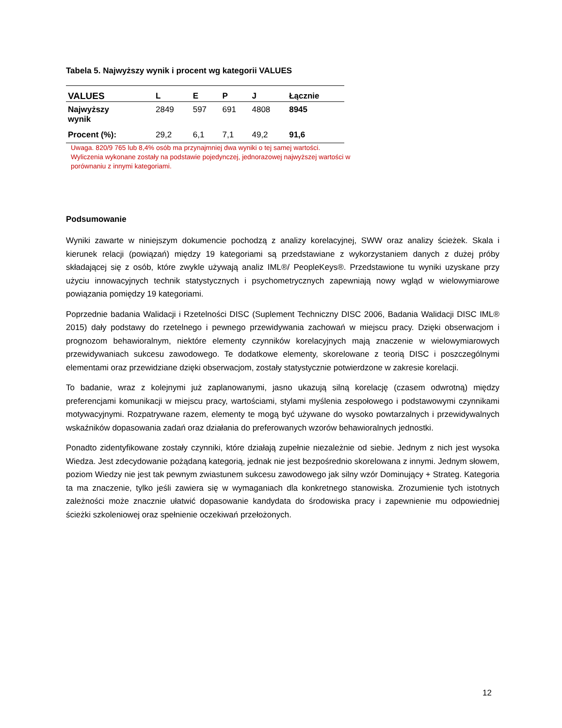Tabela 5. Najwyższy wynik i procent wg kategorii VALUES
| VALUES | L | E | P | J | Łącznie |
| --- | --- | --- | --- | --- | --- |
| Najwyższy wynik | 2849 | 597 | 691 | 4808 | 8945 |
| Procent (%): | 29,2 | 6,1 | 7,1 | 49,2 | 91,6 |
Uwaga. 820/9 765 lub 8,4% osób ma przynajmniej dwa wyniki o tej samej wartości.
Wyliczenia wykonane zostały na podstawie pojedynczej, jednorazowej najwyższej wartości w porównaniu z innymi kategoriami.
Podsumowanie
Wyniki zawarte w niniejszym dokumencie pochodzą z analizy korelacyjnej, SWW oraz analizy ścieżek. Skala i kierunek relacji (powiązań) między 19 kategoriami są przedstawiane z wykorzystaniem danych z dużej próby składającej się z osób, które zwykle używają analiz IML®/ PeopleKeys®. Przedstawione tu wyniki uzyskane przy użyciu innowacyjnych technik statystycznych i psychometrycznych zapewniają nowy wgląd w wielowymiarowe powiązania pomiędzy 19 kategoriami.
Poprzednie badania Walidacji i Rzetelności DISC (Suplement Techniczny DISC 2006, Badania Walidacji DISC IML® 2015) dały podstawy do rzetelnego i pewnego przewidywania zachowań w miejscu pracy. Dzięki obserwacjom i prognozom behawioralnym, niektóre elementy czynników korelacyjnych mają znaczenie w wielowymiarowych przewidywaniach sukcesu zawodowego. Te dodatkowe elementy, skorelowane z teorią DISC i poszczególnymi elementami oraz przewidziane dzięki obserwacjom, zostały statystycznie potwierdzone w zakresie korelacji.
To badanie, wraz z kolejnymi już zaplanowanymi, jasno ukazują silną korelację (czasem odwrotną) między preferencjami komunikacji w miejscu pracy, wartościami, stylami myślenia zespołowego i podstawowymi czynnikami motywacyjnymi. Rozpatrywane razem, elementy te mogą być używane do wysoko powtarzalnych i przewidywalnych wskaźników dopasowania zadań oraz działania do preferowanych wzorów behawioralnych jednostki.
Ponadto zidentyfikowane zostały czynniki, które działają zupełnie niezależnie od siebie. Jednym z nich jest wysoka Wiedza. Jest zdecydowanie pożądaną kategorią, jednak nie jest bezpośrednio skorelowana z innymi. Jednym słowem, poziom Wiedzy nie jest tak pewnym zwiastunem sukcesu zawodowego jak silny wzór Dominujący + Strateg. Kategoria ta ma znaczenie, tylko jeśli zawiera się w wymaganiach dla konkretnego stanowiska. Zrozumienie tych istotnych zależności może znacznie ułatwić dopasowanie kandydata do środowiska pracy i zapewnienie mu odpowiedniej ścieżki szkoleniowej oraz spełnienie oczekiwań przełożonych.
12